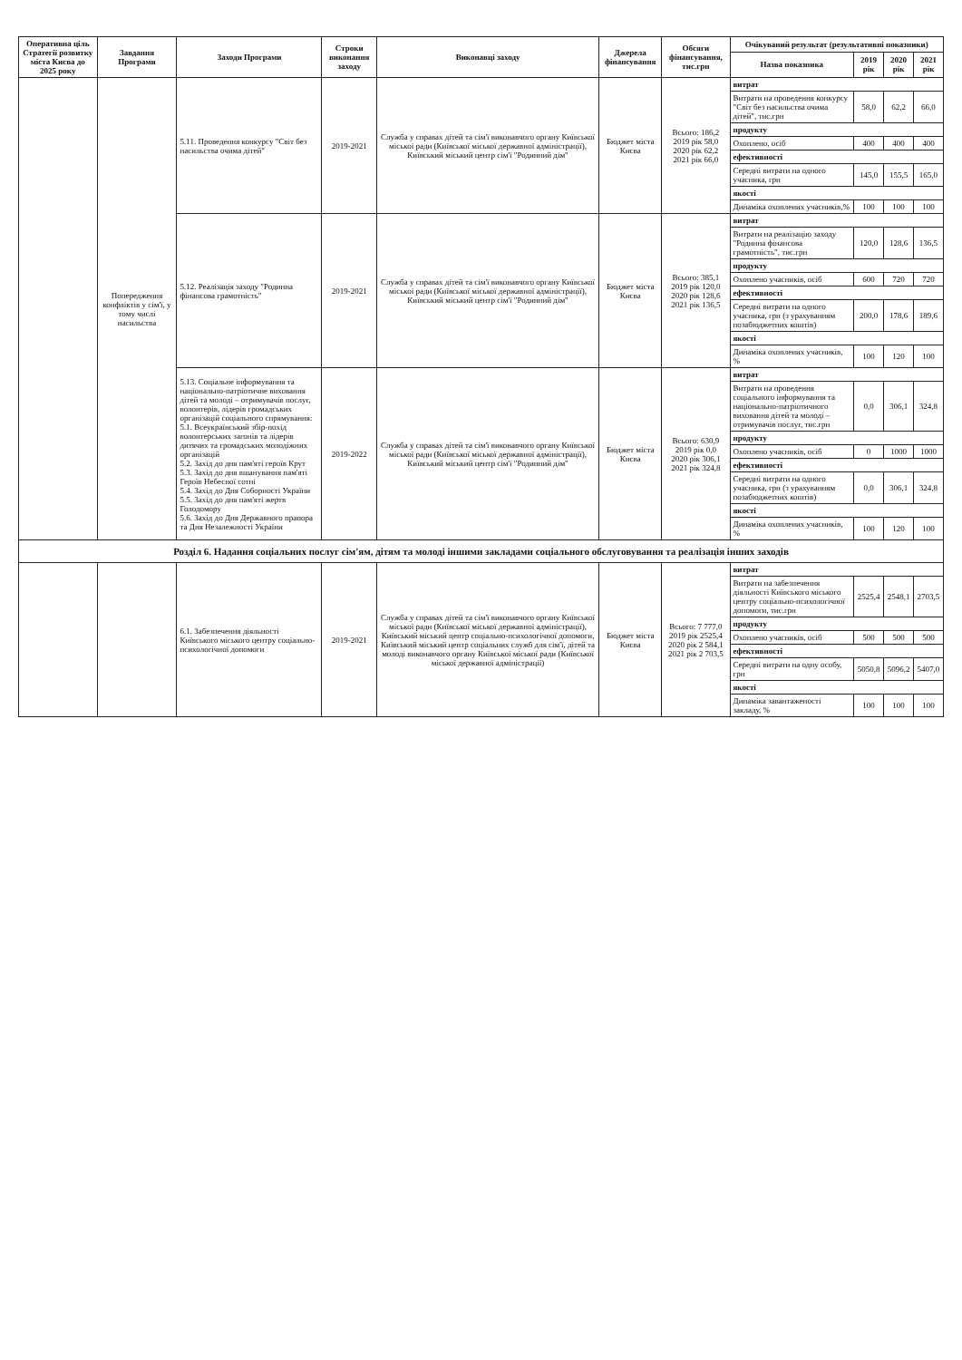| Оперативна ціль Стратегії розвитку міста Києва до 2025 року | Завдання Програми | Заходи Програми | Строки виконання заходу | Виконавці заходу | Джерела фінансування | Обсяги фінансування, тис.грн | Очікуваний результат (результативні показники) | | | |
| --- | --- | --- | --- | --- | --- | --- | --- | --- | --- | --- |
| | | | | | | | Назва показника | 2019 рік | 2020 рік | 2021 рік |
| | Попередження конфліктів у сім'ї, у тому числі насильства | 5.11. Проведення конкурсу "Світ без насильства очима дітей" | 2019-2021 | Служба у справах дітей та сім'ї виконавчого органу Київської міської ради (Київської міської державної адміністрації), Київський міський центр сім'ї "Родинний дім" | Бюджет міста Києва | Всього: 186,2 2019 рік 58,0 2020 рік 62,2 2021 рік 66,0 | витрат | | | |
| | | | | | | | Витрати на проведення конкурсу "Світ без насильства очима дітей", тис.грн | 58,0 | 62,2 | 66,0 |
| | | | | | | | продукту | | | |
| | | | | | | | Охоплено, осіб | 400 | 400 | 400 |
| | | | | | | | ефективності | | | |
| | | | | | | | Середні витрати на одного учасника, грн | 145,0 | 155,5 | 165,0 |
| | | | | | | | якості | | | |
| | | | | | | | Динаміка охоплених учасників,% | 100 | 100 | 100 |
| | | 5.12. Реалізація заходу "Родинна фінансова грамотність" | 2019-2021 | Служба у справах дітей та сім'ї виконавчого органу Київської міської ради (Київської міської державної адміністрації), Київський міський центр сім'ї "Родинний дім" | Бюджет міста Києва | Всього: 385,1 2019 рік 120,0 2020 рік 128,6 2021 рік 136,5 | витрат | | | |
| | | | | | | | Витрати на реалізацію заходу "Родинна фінансова грамотність", тис.грн | 120,0 | 128,6 | 136,5 |
| | | | | | | | продукту | | | |
| | | | | | | | Охоплено учасників, осіб | 600 | 720 | 720 |
| | | | | | | | ефективності | | | |
| | | | | | | | Середні витрати на одного учасника, грн (з урахуванням позабюджетних коштів) | 200,0 | 178,6 | 189,6 |
| | | | | | | | якості | | | |
| | | | | | | | Динаміка охоплених учасників, % | 100 | 120 | 100 |
| | | 5.13. Соціальне інформування та національно-патріотичне виховання дітей та молоді – отримувачів послуг, волонтерів, лідерів громадських організацій соціального спрямування: 5.1. Всеукраїнський збір-похід волонтерських загонів та лідерів дитячих та громадських молодіжних організацій 5.2. Захід до дня пам'яті героїв Крут 5.3. Захід до дня вшанування пам'яті Героїв Небесної сотні 5.4. Захід до Дня Соборності України 5.5. Захід до дня пам'яті жертв Голодомору 5.6. Захід до Дня Державного прапора та Дня Незалежності України | 2019-2022 | Служба у справах дітей та сім'ї виконавчого органу Київської міської ради (Київської міської державної адміністрації), Київський міський центр сім'ї "Родинний дім" | Бюджет міста Києва | Всього: 630,9 2019 рік 0,0 2020 рік 306,1 2021 рік 324,8 | витрат | | | |
| | | | | | | | Витрати на проведення соціального інформування та національно-патріотичного виховання дітей та молоді – отримувачів послуг, тис.грн | 0,0 | 306,1 | 324,8 |
| | | | | | | | продукту | | | |
| | | | | | | | Охоплено учасників, осіб | 0 | 1000 | 1000 |
| | | | | | | | ефективності | | | |
| | | | | | | | Середні витрати на одного учасника, грн (з урахуванням позабюджетних коштів) | 0,0 | 306,1 | 324,8 |
| | | | | | | | якості | | | |
| | | | | | | | Динаміка охоплених учасників, % | 100 | 120 | 100 |
| Розділ 6. Надання соціальних послуг сім'ям, дітям та молоді іншими закладами соціального обслуговування та реалізація інших заходів | | | | | | | | | | |
| | | 6.1. Забезпечення діяльності Київського міського центру соціально-психологічної допомоги | 2019-2021 | Служба у справах дітей та сім'ї виконавчого органу Київської міської ради (Київської міської державної адміністрації), Київський міський центр соціально-психологічної допомоги, Київський міський центр соціальних служб для сім'ї, дітей та молоді виконавчого органу Київської міської ради (Київської міської державної адміністрації) | Бюджет міста Києва | Всього: 7 777,0 2019 рік 2525,4 2020 рік 2 584,1 2021 рік 2 703,5 | витрат | | | |
| | | | | | | | Витрати на забезпечення діяльності Київського міського центру соціально-психологічної допомоги, тис.грн | 2525,4 | 2548,1 | 2703,5 |
| | | | | | | | продукту | | | |
| | | | | | | | Охоплено учасників, осіб | 500 | 500 | 500 |
| | | | | | | | ефективності | | | |
| | | | | | | | Середні витрати на одну особу, грн | 5050,8 | 5096,2 | 5407,0 |
| | | | | | | | якості | | | |
| | | | | | | | Динаміка завантаженості закладу, % | 100 | 100 | 100 |